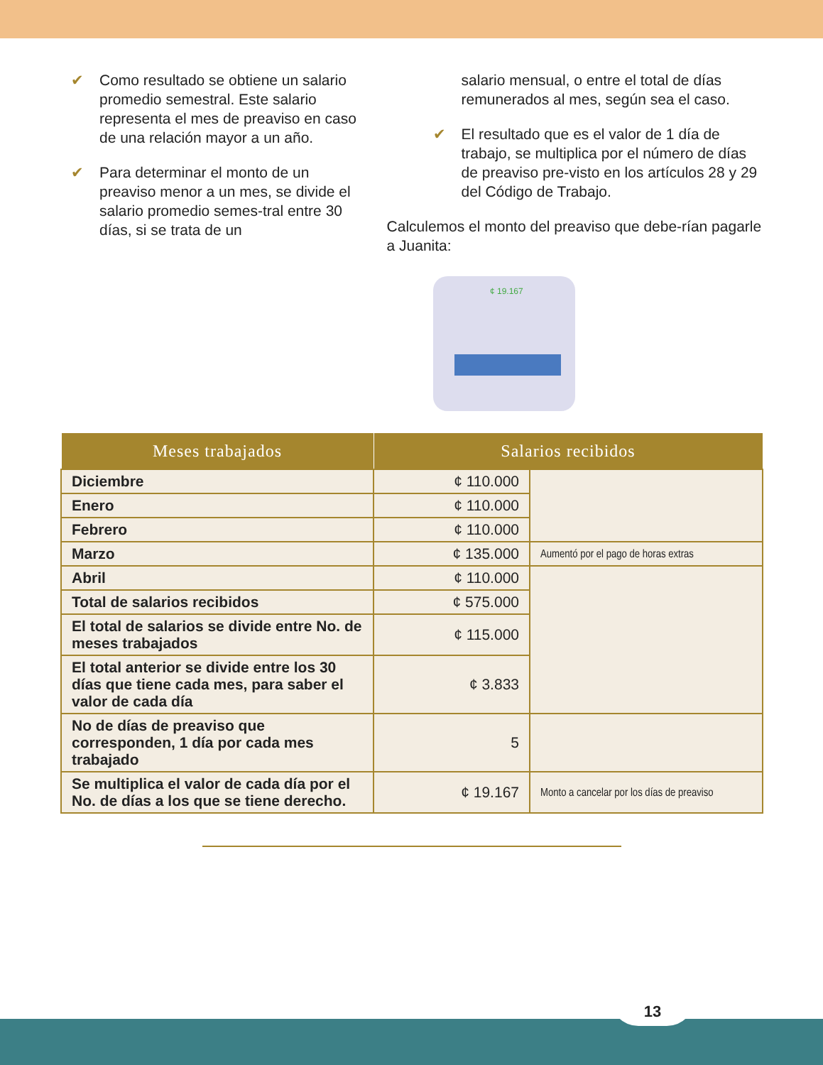✔ Como resultado se obtiene un salario promedio semestral. Este salario representa el mes de preaviso en caso de una relación mayor a un año.
✔ Para determinar el monto de un preaviso menor a un mes, se divide el salario promedio semes-tral entre 30 días, si se trata de un
salario mensual, o entre el total de días remunerados al mes, según sea el caso.
✔ El resultado que es el valor de 1 día de trabajo, se multiplica por el número de días de preaviso pre-visto en los artículos 28 y 29 del Código de Trabajo.
Calculemos el monto del preaviso que debe-rían pagarle a Juanita:
¢ 19.167
| Meses trabajados | Salarios recibidos | |
| --- | --- | --- |
| Diciembre | ¢ 110.000 | |
| Enero | ¢ 110.000 | |
| Febrero | ¢ 110.000 | |
| Marzo | ¢ 135.000 | Aumentó por el pago de horas extras |
| Abril | ¢ 110.000 | |
| Total de salarios recibidos | ¢ 575.000 | |
| El total de salarios se divide entre No. de meses trabajados | ¢ 115.000 | |
| El total anterior se divide entre los 30 días que tiene cada mes, para saber el valor de cada día | ¢ 3.833 | |
| No de días de preaviso que corresponden, 1 día por cada mes trabajado | 5 | |
| Se multiplica el valor de cada día por el No. de días a los que se tiene derecho. | ¢ 19.167 | Monto a cancelar por los días de preaviso |
13